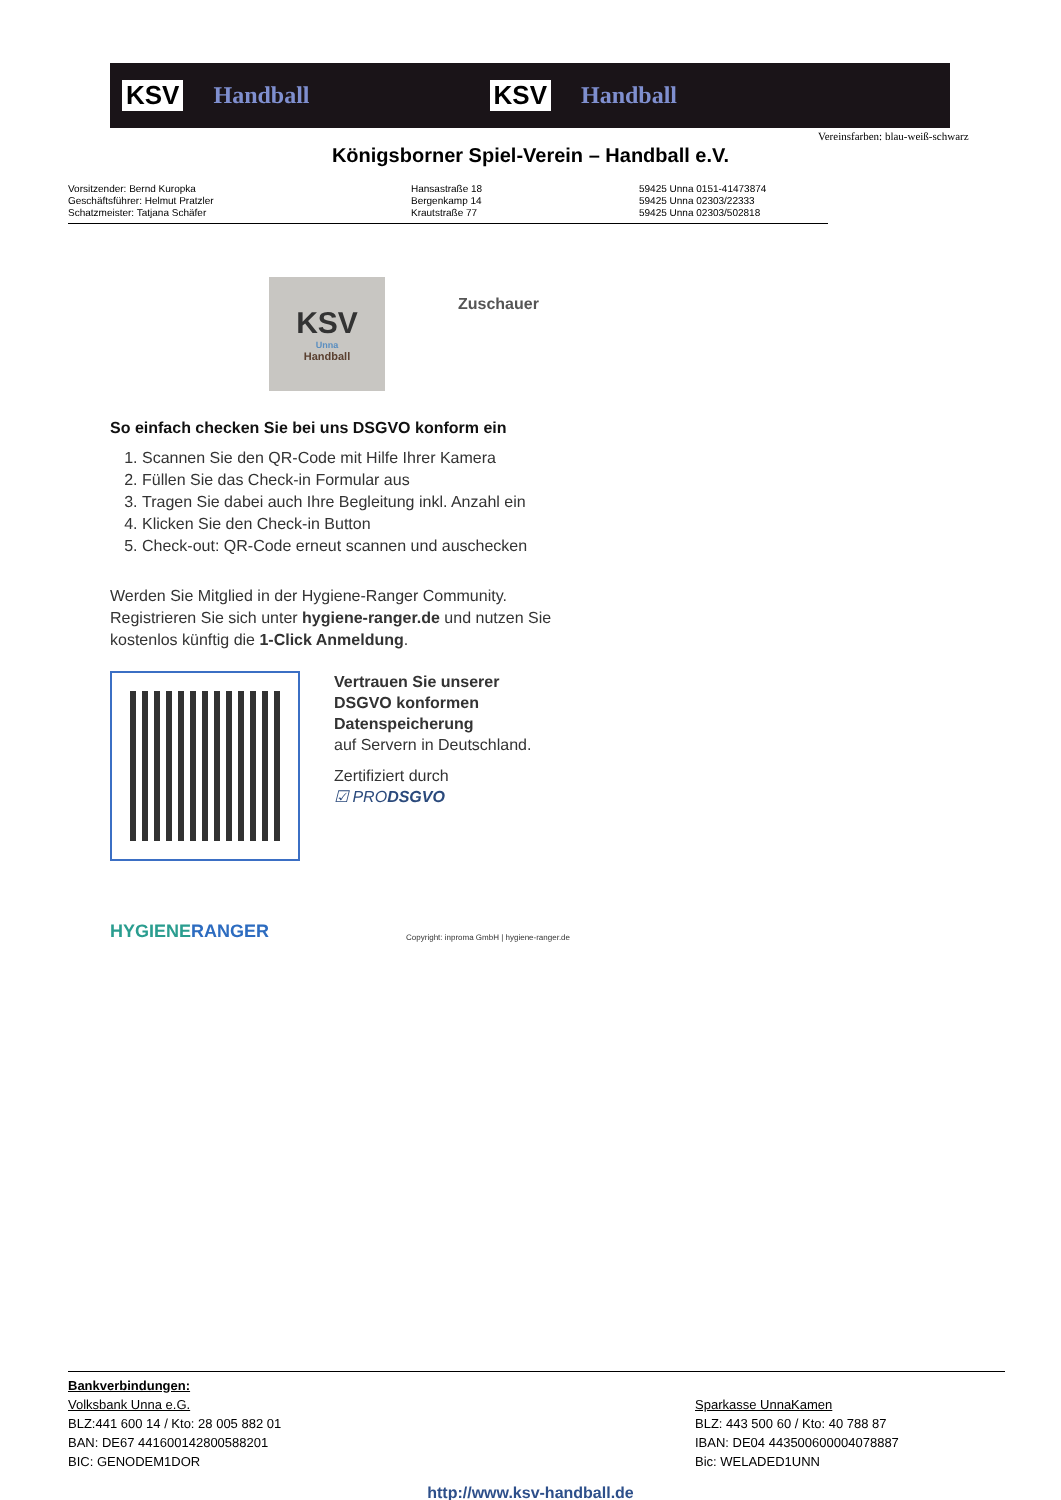KSV Handball KSV Handball
Vereinsfarben: blau-weiß-schwarz
Königsborner Spiel-Verein – Handball e.V.
Vorsitzender: Bernd Kuropka
Geschäftsführer: Helmut Pratzler
Schatzmeister: Tatjana Schäfer
Hansastraße 18
Bergenkamp 14
Krautstraße 77
59425 Unna 0151-41473874
59425 Unna 02303/22333
59425 Unna 02303/502818
KSV
Unna
Handball
Zuschauer
So einfach checken Sie bei uns DSGVO konform ein
1. Scannen Sie den QR-Code mit Hilfe Ihrer Kamera
2. Füllen Sie das Check-in Formular aus
3. Tragen Sie dabei auch Ihre Begleitung inkl. Anzahl ein
4. Klicken Sie den Check-in Button
5. Check-out: QR-Code erneut scannen und auschecken
Werden Sie Mitglied in der Hygiene-Ranger Community. Registrieren Sie sich unter hygiene-ranger.de und nutzen Sie kostenlos künftig die 1-Click Anmeldung.
Vertrauen Sie unserer
DSGVO konformen
Datenspeicherung
auf Servern in Deutschland.
Zertifiziert durch
☑ PRODSGVO
HYGIENERANGER
Copyright: inproma GmbH | hygiene-ranger.de
Bankverbindungen:
Volksbank Unna e.G.
BLZ:441 600 14 / Kto: 28 005 882 01
BAN: DE67 441600142800588201
BIC: GENODEM1DOR
Sparkasse UnnaKamen
BLZ: 443 500 60 / Kto: 40 788 87
IBAN: DE04 443500600004078887
Bic: WELADED1UNN
http://www.ksv-handball.de